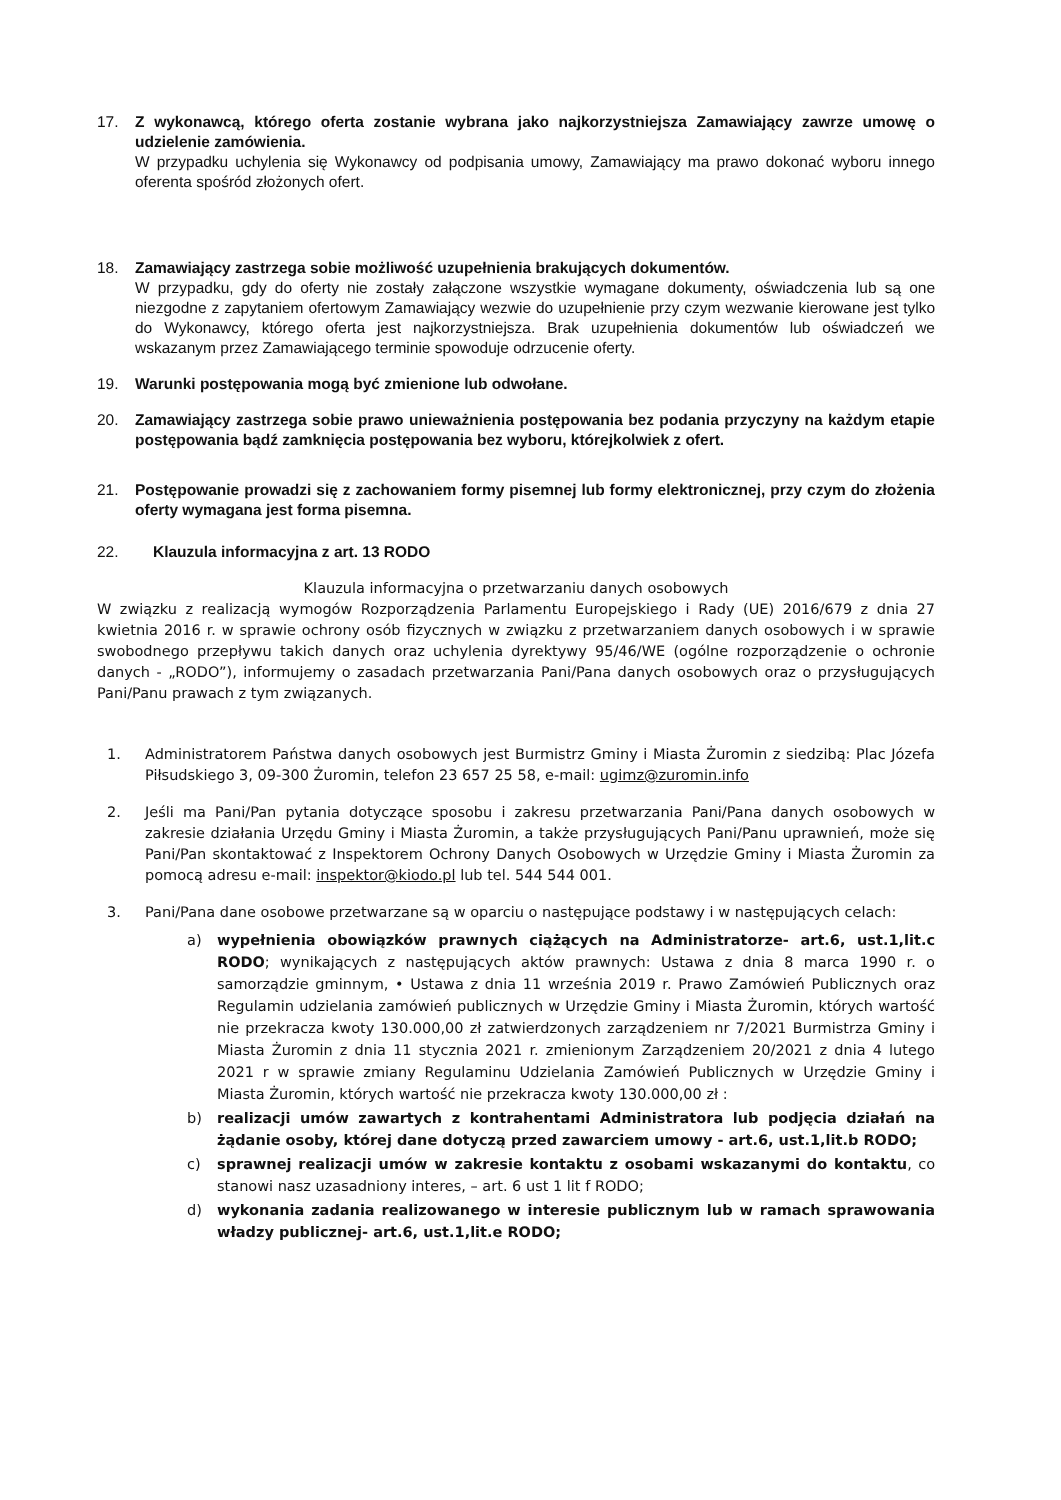17. Z wykonawcą, którego oferta zostanie wybrana jako najkorzystniejsza Zamawiający zawrze umowę o udzielenie zamówienia.
W przypadku uchylenia się Wykonawcy od podpisania umowy, Zamawiający ma prawo dokonać wyboru innego oferenta spośród złożonych ofert.
18. Zamawiający zastrzega sobie możliwość uzupełnienia brakujących dokumentów.
W przypadku, gdy do oferty nie zostały załączone wszystkie wymagane dokumenty, oświadczenia lub są one niezgodne z zapytaniem ofertowym Zamawiający wezwie do uzupełnienie przy czym wezwanie kierowane jest tylko do Wykonawcy, którego oferta jest najkorzystniejsza. Brak uzupełnienia dokumentów lub oświadczeń we wskazanym przez Zamawiającego terminie spowoduje odrzucenie oferty.
19. Warunki postępowania mogą być zmienione lub odwołane.
20. Zamawiający zastrzega sobie prawo unieważnienia postępowania bez podania przyczyny na każdym etapie postępowania bądź zamknięcia postępowania bez wyboru, którejkolwiek z ofert.
21. Postępowanie prowadzi się z zachowaniem formy pisemnej lub formy elektronicznej, przy czym do złożenia oferty wymagana jest forma pisemna.
22. Klauzula informacyjna z art. 13 RODO
Klauzula informacyjna o przetwarzaniu danych osobowych
W związku z realizacją wymogów Rozporządzenia Parlamentu Europejskiego i Rady (UE) 2016/679 z dnia 27 kwietnia 2016 r. w sprawie ochrony osób fizycznych w związku z przetwarzaniem danych osobowych i w sprawie swobodnego przepływu takich danych oraz uchylenia dyrektywy 95/46/WE (ogólne rozporządzenie o ochronie danych - „RODO”), informujemy o zasadach przetwarzania Pani/Pana danych osobowych oraz o przysługujących Pani/Panu prawach z tym związanych.
1. Administratorem Państwa danych osobowych jest Burmistrz Gminy i Miasta Żuromin z siedzibą: Plac Józefa Piłsudskiego 3, 09-300 Żuromin, telefon 23 657 25 58, e-mail: ugimz@zuromin.info
2. Jeśli ma Pani/Pan pytania dotyczące sposobu i zakresu przetwarzania Pani/Pana danych osobowych w zakresie działania Urzędu Gminy i Miasta Żuromin, a także przysługujących Pani/Panu uprawnień, może się Pani/Pan skontaktować z Inspektorem Ochrony Danych Osobowych w Urzędzie Gminy i Miasta Żuromin za pomocą adresu e-mail: inspektor@kiodo.pl lub tel. 544 544 001.
3. Pani/Pana dane osobowe przetwarzane są w oparciu o następujące podstawy i w następujących celach:
a) wypełnienia obowiązków prawnych ciążących na Administratorze- art.6, ust.1,lit.c RODO; wynikających z następujących aktów prawnych: Ustawa z dnia 8 marca 1990 r. o samorządzie gminnym, • Ustawa z dnia 11 września 2019 r. Prawo Zamówień Publicznych oraz Regulamin udzielania zamówień publicznych w Urzędzie Gminy i Miasta Żuromin, których wartość nie przekracza kwoty 130.000,00 zł zatwierdzonych zarządzeniem nr 7/2021 Burmistrza Gminy i Miasta Żuromin z dnia 11 stycznia 2021 r. zmienionym Zarządzeniem 20/2021 z dnia 4 lutego 2021 r w sprawie zmiany Regulaminu Udzielania Zamówień Publicznych w Urzędzie Gminy i Miasta Żuromin, których wartość nie przekracza kwoty 130.000,00 zł :
b) realizacji umów zawartych z kontrahentami Administratora lub podjęcia działań na żądanie osoby, której dane dotyczą przed zawarciem umowy - art.6, ust.1,lit.b RODO;
c) sprawnej realizacji umów w zakresie kontaktu z osobami wskazanymi do kontaktu, co stanowi nasz uzasadniony interes, – art. 6 ust 1 lit f RODO;
d) wykonania zadania realizowanego w interesie publicznym lub w ramach sprawowania władzy publicznej- art.6, ust.1,lit.e RODO;